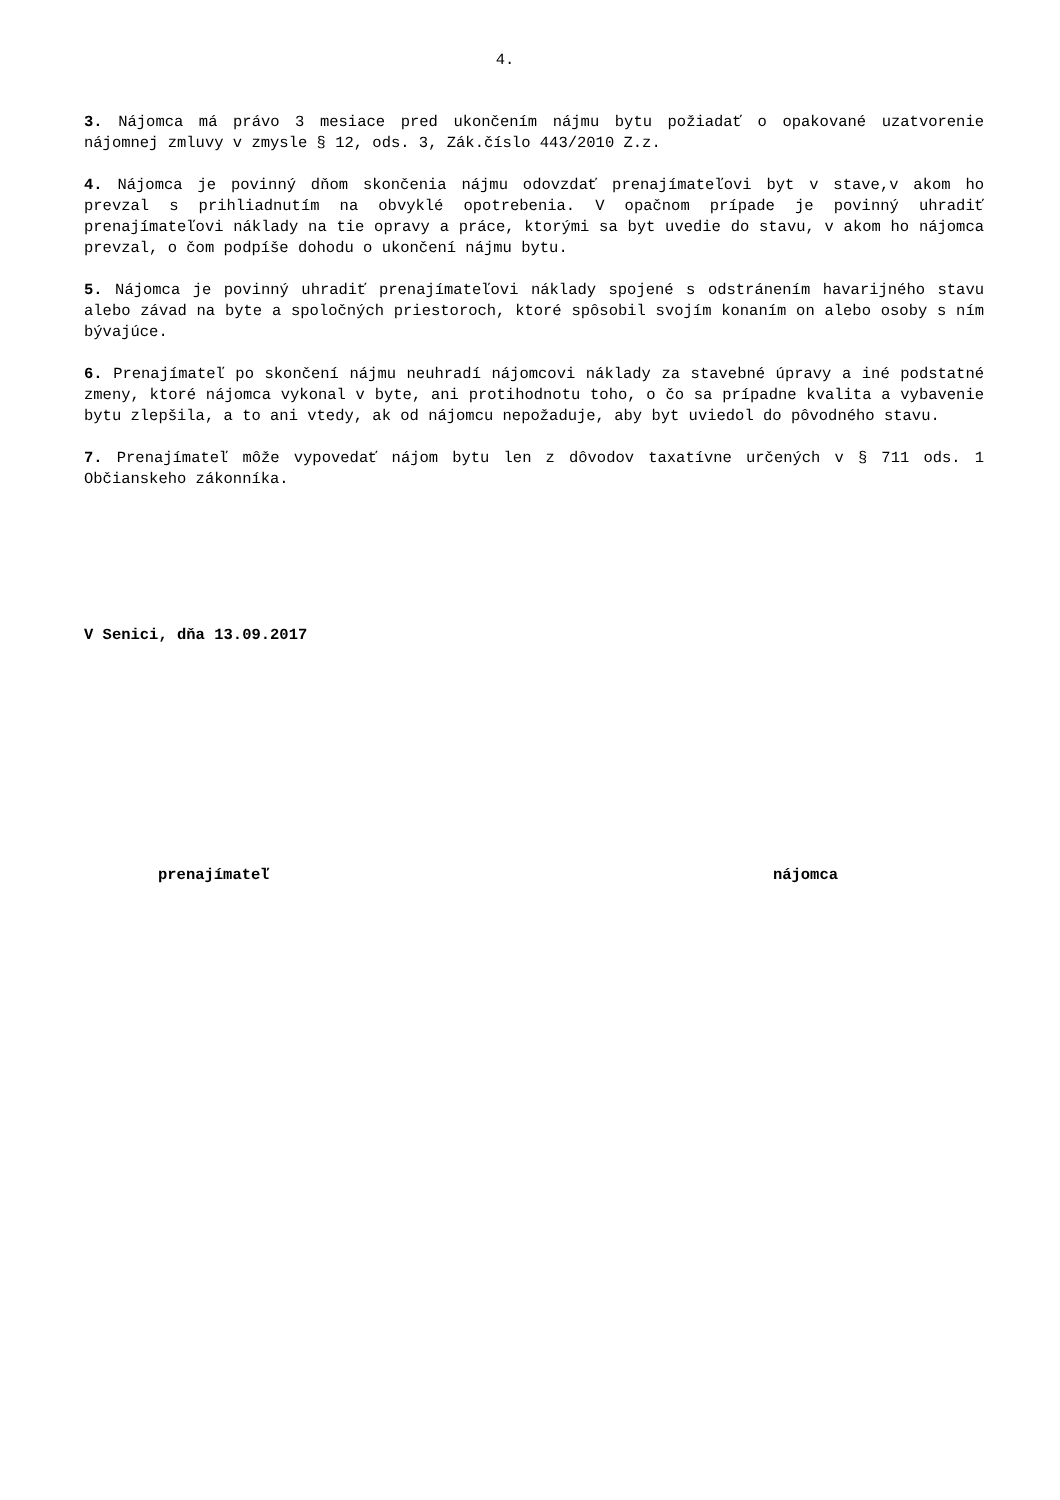4.
3. Nájomca má právo 3 mesiace pred ukončením nájmu bytu požiadať o opakované uzatvorenie nájomnej zmluvy v zmysle § 12, ods. 3, Zák.číslo 443/2010 Z.z.
4. Nájomca je povinný dňom skončenia nájmu odovzdať prenajímateľovi byt v stave,v akom ho prevzal s prihliadnutím na obvyklé opotrebenia. V opačnom prípade je povinný uhradiť prenajímateľovi náklady na tie opravy a práce, ktorými sa byt uvedie do stavu, v akom ho nájomca prevzal, o čom podpíše dohodu o ukončení nájmu bytu.
5. Nájomca je povinný uhradiť prenajímateľovi náklady spojené s odstránením havarijného stavu alebo závad na byte a spoločných priestoroch, ktoré spôsobil svojím konaním on alebo osoby s ním bývajúce.
6. Prenajímateľ po skončení nájmu neuhradí nájomcovi náklady za stavebné úpravy a iné podstatné zmeny, ktoré nájomca vykonal v byte, ani protihodnotu toho, o čo sa prípadne kvalita a vybavenie bytu zlepšila, a to ani vtedy, ak od nájomcu nepožaduje, aby byt uviedol do pôvodného stavu.
7. Prenajímateľ môže vypovedať nájom bytu len z dôvodov taxatívne určených v § 711 ods. 1 Občianskeho zákonníka.
V Senici, dňa 13.09.2017
prenajímateľ nájomca